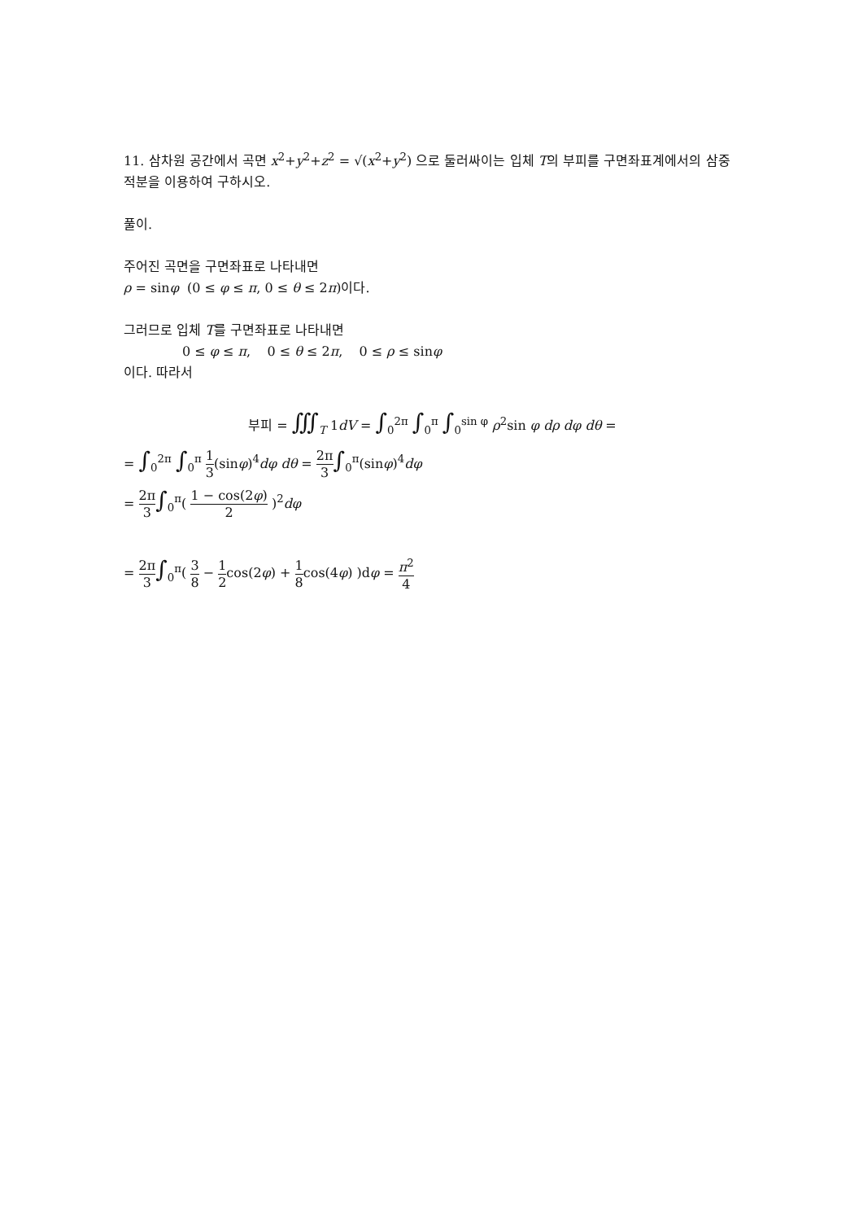11. 삼차원 공간에서 곡면 x<sup>2</sup>+y<sup>2</sup>+z<sup>2</sup> = √(x<sup>2</sup>+y<sup>2</sup>) 으로 둘러싸이는 입체 T의 부피를 구면좌표계에서의 삼중적분을 이용하여 구하시오.
풀이.
주어진 곡면을 구면좌표로 나타내면
ρ = sinφ (0 ≤ φ ≤ π, 0 ≤ θ ≤ 2π)이다.
그러므로 입체 T를 구면좌표로 나타내면
0 ≤ φ ≤ π, 0 ≤ θ ≤ 2π, 0 ≤ ρ ≤ sinφ
이다. 따라서
부피 = ∭<sub>T</sub> 1dV = ∫<sub>0</sub><sup>2π</sup> ∫<sub>0</sub><sup>π</sup> ∫<sub>0</sub><sup>sin φ</sup> ρ<sup>2</sup>sin φ dρ dφ dθ =
= ∫<sub>0</sub><sup>2π</sup> ∫<sub>0</sub><sup>π</sup> 1 3(sinφ)<sup>4</sup>dφ dθ = 2π 3∫<sub>0</sub><sup>π</sup>(sinφ)<sup>4</sup>dφ
= 2π 3∫<sub>0</sub><sup>π</sup>( 1 − cos(2φ) 2 )<sup>2</sup>dφ
= 2π 3∫<sub>0</sub><sup>π</sup>( 3 8 − 1 2cos(2φ) + 1 8cos(4φ) )dφ = π<sup>2</sup> 4